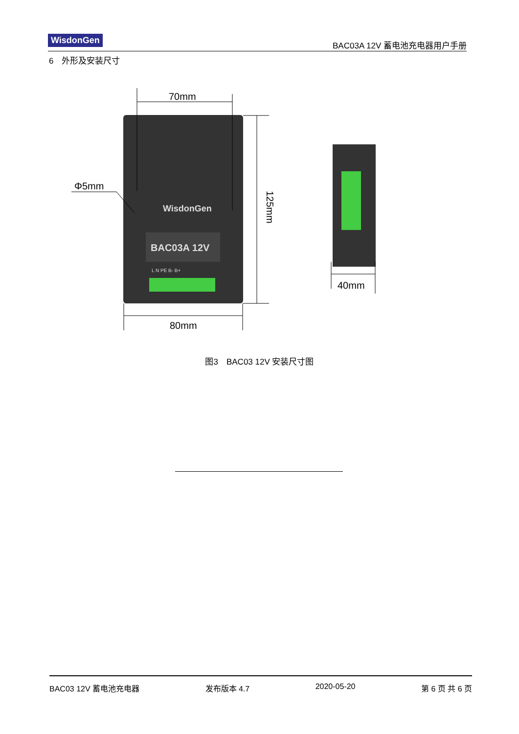WisdonGen
BAC03A 12V 蓄电池充电器用户手册
6　外形及安装尺寸
BAC03A 12V
WisdonGen
L N PE B- B+
70mm
80mm
40mm
Φ5mm
125mm
图3　BAC03 12V 安装尺寸图
BAC03 12V 蓄电池充电器 发布版本 4.7 2020-05-20 第 6 页 共 6 页